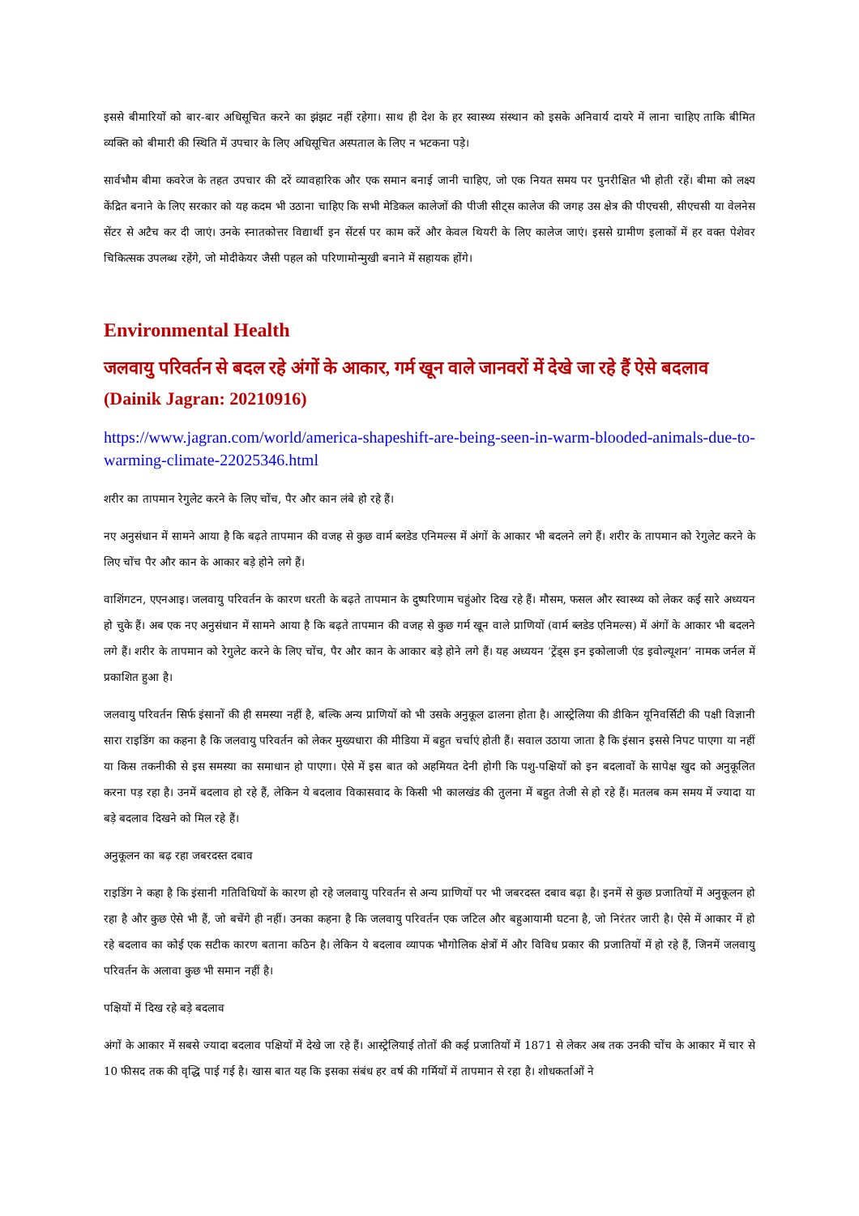इससे बीमारियों को बार-बार अधिसूचित करने का झंझट नहीं रहेगा। साथ ही देश के हर स्वास्थ्य संस्थान को इसके अनिवार्य दायरे में लाना चाहिए ताकि बीमित व्यक्ति को बीमारी की स्थिति में उपचार के लिए अधिसूचित अस्पताल के लिए न भटकना पड़े।
सार्वभौम बीमा कवरेज के तहत उपचार की दरें व्यावहारिक और एक समान बनाई जानी चाहिए, जो एक नियत समय पर पुनरीक्षित भी होती रहें। बीमा को लक्ष्य केंद्रित बनाने के लिए सरकार को यह कदम भी उठाना चाहिए कि सभी मेडिकल कालेजों की पीजी सीट्स कालेज की जगह उस क्षेत्र की पीएचसी, सीएचसी या वेलनेस सेंटर से अटैच कर दी जाएं। उनके स्नातकोत्तर विद्यार्थी इन सेंटर्स पर काम करें और केवल थियरी के लिए कालेज जाएं। इससे ग्रामीण इलाकों में हर वक्त पेशेवर चिकित्सक उपलब्ध रहेंगे, जो मोदीकेयर जैसी पहल को परिणामोन्मुखी बनाने में सहायक होंगे।
Environmental Health
जलवायु परिवर्तन से बदल रहे अंगों के आकार, गर्म खून वाले जानवरों में देखे जा रहे हैं ऐसे बदलाव (Dainik Jagran: 20210916)
https://www.jagran.com/world/america-shapeshift-are-being-seen-in-warm-blooded-animals-due-to-warming-climate-22025346.html
शरीर का तापमान रेगुलेट करने के लिए चोंच, पैर और कान लंबे हो रहे हैं।
नए अनुसंधान में सामने आया है कि बढ़ते तापमान की वजह से कुछ वार्म ब्लडेड एनिमल्स में अंगों के आकार भी बदलने लगे हैं। शरीर के तापमान को रेगुलेट करने के लिए चोंच पैर और कान के आकार बड़े होने लगे हैं।
वाशिंगटन, एएनआइ। जलवायु परिवर्तन के कारण धरती के बढ़ते तापमान के दुष्परिणाम चहुंओर दिख रहे हैं। मौसम, फसल और स्वास्थ्य को लेकर कई सारे अध्ययन हो चुके हैं। अब एक नए अनुसंधान में सामने आया है कि बढ़ते तापमान की वजह से कुछ गर्म खून वाले प्राणियों (वार्म ब्लडेड एनिमल्स) में अंगों के आकार भी बदलने लगे हैं। शरीर के तापमान को रेगुलेट करने के लिए चोंच, पैर और कान के आकार बड़े होने लगे हैं। यह अध्ययन ‘ट्रेंड्स इन इकोलाजी एंड इवोल्यूशन’ नामक जर्नल में प्रकाशित हुआ है।
जलवायु परिवर्तन सिर्फ इंसानों की ही समस्या नहीं है, बल्कि अन्य प्राणियों को भी उसके अनुकूल ढालना होता है। आस्ट्रेलिया की डीकिन यूनिवर्सिटी की पक्षी विज्ञानी सारा राइडिंग का कहना है कि जलवायु परिवर्तन को लेकर मुख्यधारा की मीडिया में बहुत चर्चाएं होती हैं। सवाल उठाया जाता है कि इंसान इससे निपट पाएगा या नहीं या किस तकनीकी से इस समस्या का समाधान हो पाएगा। ऐसे में इस बात को अहमियत देनी होगी कि पशु-पक्षियों को इन बदलावों के सापेक्ष खुद को अनुकूलित करना पड़ रहा है। उनमें बदलाव हो रहे हैं, लेकिन ये बदलाव विकासवाद के किसी भी कालखंड की तुलना में बहुत तेजी से हो रहे हैं। मतलब कम समय में ज्यादा या बड़े बदलाव दिखने को मिल रहे हैं।
अनुकूलन का बढ़ रहा जबरदस्त दबाव
राइडिंग ने कहा है कि इंसानी गतिविधियों के कारण हो रहे जलवायु परिवर्तन से अन्य प्राणियों पर भी जबरदस्त दबाव बढ़ा है। इनमें से कुछ प्रजातियों में अनुकूलन हो रहा है और कुछ ऐसे भी हैं, जो बचेंगे ही नहीं। उनका कहना है कि जलवायु परिवर्तन एक जटिल और बहुआयामी घटना है, जो निरंतर जारी है। ऐसे में आकार में हो रहे बदलाव का कोई एक सटीक कारण बताना कठिन है। लेकिन ये बदलाव व्यापक भौगोलिक क्षेत्रों में और विविध प्रकार की प्रजातियों में हो रहे हैं, जिनमें जलवायु परिवर्तन के अलावा कुछ भी समान नहीं है।
पक्षियों में दिख रहे बड़े बदलाव
अंगों के आकार में सबसे ज्यादा बदलाव पक्षियों में देखे जा रहे हैं। आस्ट्रेलियाई तोतों की कई प्रजातियों में 1871 से लेकर अब तक उनकी चोंच के आकार में चार से 10 फीसद तक की वृद्धि पाई गई है। खास बात यह कि इसका संबंध हर वर्ष की गर्मियों में तापमान से रहा है। शोधकर्ताओं ने